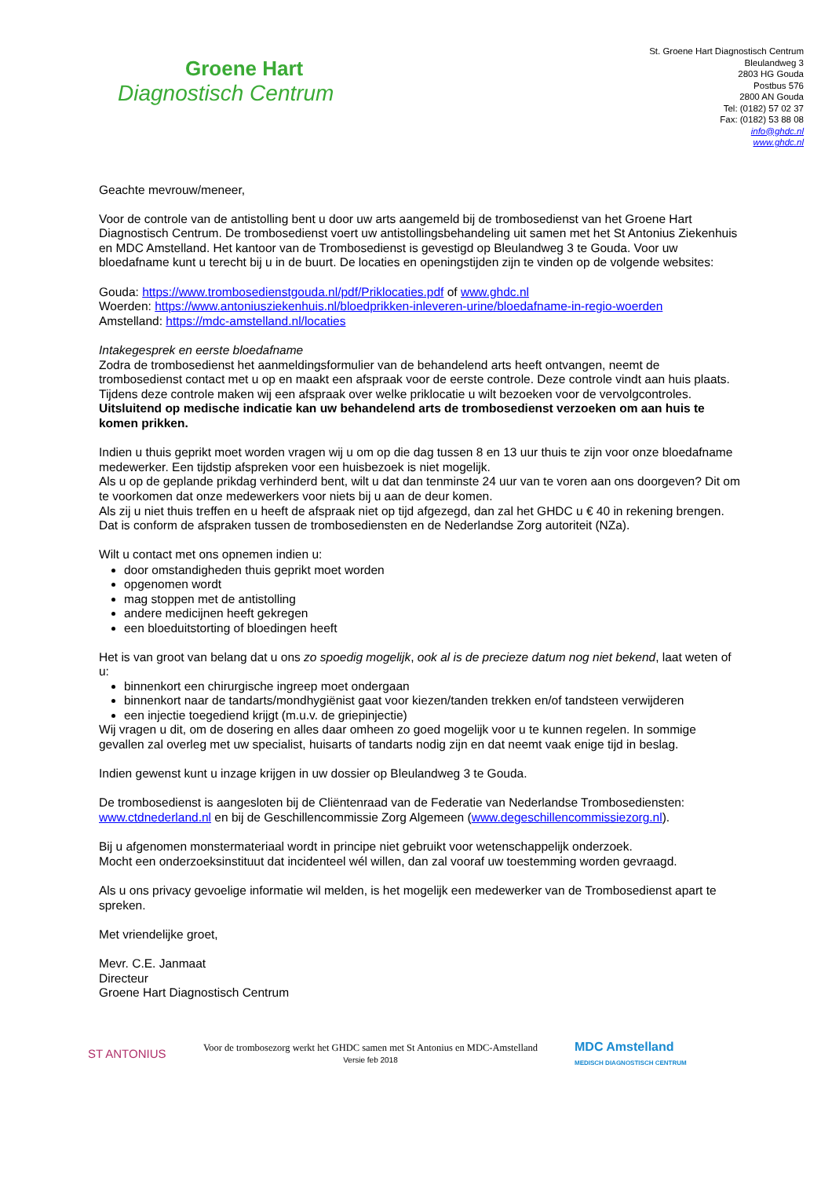Groene Hart
Diagnostisch Centrum
St. Groene Hart Diagnostisch Centrum
Bleulandweg 3
2803 HG Gouda
Postbus 576
2800 AN Gouda
Tel: (0182) 57 02 37
Fax: (0182) 53 88 08
info@ghdc.nl
www.ghdc.nl
Geachte mevrouw/meneer,
Voor de controle van de antistolling bent u door uw arts aangemeld bij de trombosedienst van het Groene Hart Diagnostisch Centrum. De trombosedienst voert uw antistollingsbehandeling uit samen met het St Antonius Ziekenhuis en MDC Amstelland. Het kantoor van de Trombosedienst is gevestigd op Bleulandweg 3 te Gouda. Voor uw bloedafname kunt u terecht bij u in de buurt. De locaties en openingstijden zijn te vinden op de volgende websites:
Gouda: https://www.trombosedienstgouda.nl/pdf/Priklocaties.pdf of www.ghdc.nl
Woerden: https://www.antoniusziekenhuis.nl/bloedprikken-inleveren-urine/bloedafname-in-regio-woerden
Amstelland: https://mdc-amstelland.nl/locaties
Intakegesprek en eerste bloedafname
Zodra de trombosedienst het aanmeldingsformulier van de behandelend arts heeft ontvangen, neemt de trombosedienst contact met u op en maakt een afspraak voor de eerste controle. Deze controle vindt aan huis plaats. Tijdens deze controle maken wij een afspraak over welke priklocatie u wilt bezoeken voor de vervolgcontroles.
Uitsluitend op medische indicatie kan uw behandelend arts de trombosedienst verzoeken om aan huis te komen prikken.
Indien u thuis geprikt moet worden vragen wij u om op die dag tussen 8 en 13 uur thuis te zijn voor onze bloedafname medewerker. Een tijdstip afspreken voor een huisbezoek is niet mogelijk.
Als u op de geplande prikdag verhinderd bent, wilt u dat dan tenminste 24 uur van te voren aan ons doorgeven? Dit om te voorkomen dat onze medewerkers voor niets bij u aan de deur komen.
Als zij u niet thuis treffen en u heeft de afspraak niet op tijd afgezegd, dan zal het GHDC u € 40 in rekening brengen. Dat is conform de afspraken tussen de trombosediensten en de Nederlandse Zorg autoriteit (NZa).
Wilt u contact met ons opnemen indien u:
door omstandigheden thuis geprikt moet worden
opgenomen wordt
mag stoppen met de antistolling
andere medicijnen heeft gekregen
een bloeduitstorting of bloedingen heeft
Het is van groot van belang dat u ons zo spoedig mogelijk, ook al is de precieze datum nog niet bekend, laat weten of u:
binnenkort een chirurgische ingreep moet ondergaan
binnenkort naar de tandarts/mondhygiënist gaat voor kiezen/tanden trekken en/of tandsteen verwijderen
een injectie toegediend krijgt (m.u.v. de griepinjectie)
Wij vragen u dit, om de dosering en alles daar omheen zo goed mogelijk voor u te kunnen regelen. In sommige gevallen zal overleg met uw specialist, huisarts of tandarts nodig zijn en dat neemt vaak enige tijd in beslag.
Indien gewenst kunt u inzage krijgen in uw dossier op Bleulandweg 3 te Gouda.
De trombosedienst is aangesloten bij de Cliëntenraad van de Federatie van Nederlandse Trombosediensten: www.ctdnederland.nl en bij de Geschillencommissie Zorg Algemeen (www.degeschillencommissiezorg.nl).
Bij u afgenomen monstermateriaal wordt in principe niet gebruikt voor wetenschappelijk onderzoek.
Mocht een onderzoeksinstituut dat incidenteel wél willen, dan zal vooraf uw toestemming worden gevraagd.
Als u ons privacy gevoelige informatie wil melden, is het mogelijk een medewerker van de Trombosedienst apart te spreken.
Met vriendelijke groet,
Mevr. C.E. Janmaat
Directeur
Groene Hart Diagnostisch Centrum
ST ANTONIUS
Voor de trombosezorg werkt het GHDC samen met St Antonius en MDC-Amstelland
Versie feb 2018
MDC Amstelland
MEDISCH DIAGNOSTISCH CENTRUM